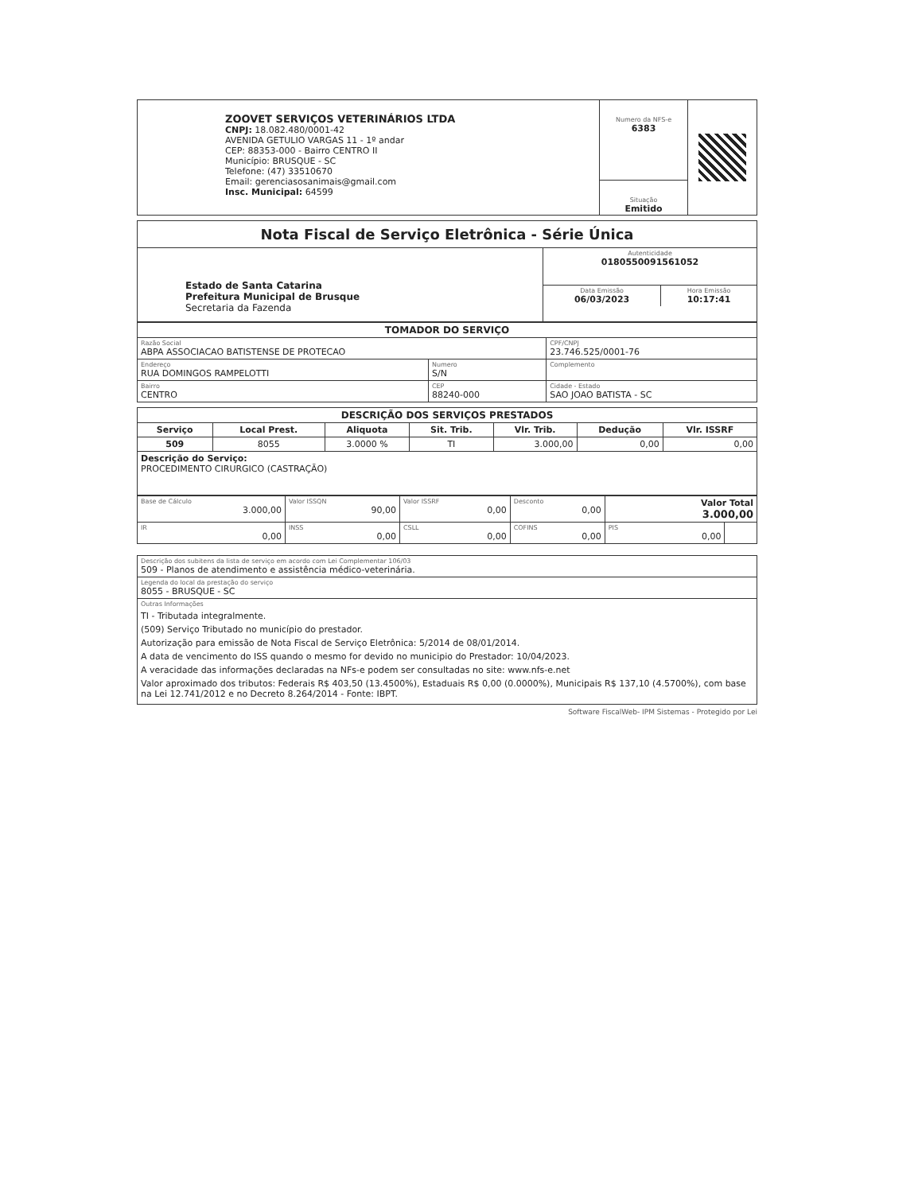| ZOOVET SERVIÇOS VETERINÁRIOS LTDA CNPJ: 18.082.480/0001-42 AVENIDA GETULIO VARGAS 11 - 1º andar CEP: 88353-000 - Bairro CENTRO II Município: BRUSQUE - SC Telefone: (47) 33510670 Email: gerenciasosanimais@gmail.com Insc. Municipal: 64599 | Numero da NFS-e 6383 Situação Emitido | |
| Nota Fiscal de Serviço Eletrônica - Série Única | |
| Estado de Santa Catarina Prefeitura Municipal de Brusque Secretaria da Fazenda | Autenticidade 0180550091561052 |
| | / Data Emissão 06/03/2023 / Hora Emissão 10:17:41 / |
| TOMADOR DO SERVIÇO | | |
| Razão Social ABPA ASSOCIACAO BATISTENSE DE PROTECAO | | CPF/CNPJ 23.746.525/0001-76 |
| Endereço RUA DOMINGOS RAMPELOTTI | Numero S/N | Complemento |
| Bairro CENTRO | CEP 88240-000 | Cidade - Estado SAO JOAO BATISTA - SC |
| DESCRIÇÃO DOS SERVIÇOS PRESTADOS | | | | | | |
| Serviço | Local Prest. | Aliquota | Sit. Trib. | Vlr. Trib. | Dedução | Vlr. ISSRF |
| 509 | 8055 | 3.0000 % | TI | 3.000,00 | 0,00 | 0,00 |
| Descrição do Serviço: PROCEDIMENTO CIRURGICO (CASTRAÇÃO) | | | | | | |
| Base de Cálculo 3.000,00 | Valor ISSQN 90,00 | Valor ISSRF 0,00 | Desconto 0,00 | Valor Total 3.000,00 | |
| IR 0,00 | INSS 0,00 | CSLL 0,00 | COFINS 0,00 | PIS 0,00 | |
| Descrição dos subitens da lista de serviço em acordo com Lei Complementar 106/03 509 - Planos de atendimento e assistência médico-veterinária. |
| Legenda do local da prestação do serviço 8055 - BRUSQUE - SC |
| Outras Informações TI - Tributada integralmente. (509) Serviço Tributado no município do prestador. Autorização para emissão de Nota Fiscal de Serviço Eletrônica: 5/2014 de 08/01/2014. A data de vencimento do ISS quando o mesmo for devido no municipio do Prestador: 10/04/2023. A veracidade das informações declaradas na NFs-e podem ser consultadas no site: www.nfs-e.net Valor aproximado dos tributos: Federais R$ 403,50 (13.4500%), Estaduais R$ 0,00 (0.0000%), Municipais R$ 137,10 (4.5700%), com base na Lei 12.741/2012 e no Decreto 8.264/2014 - Fonte: IBPT. |
Software FiscalWeb- IPM Sistemas - Protegido por Lei